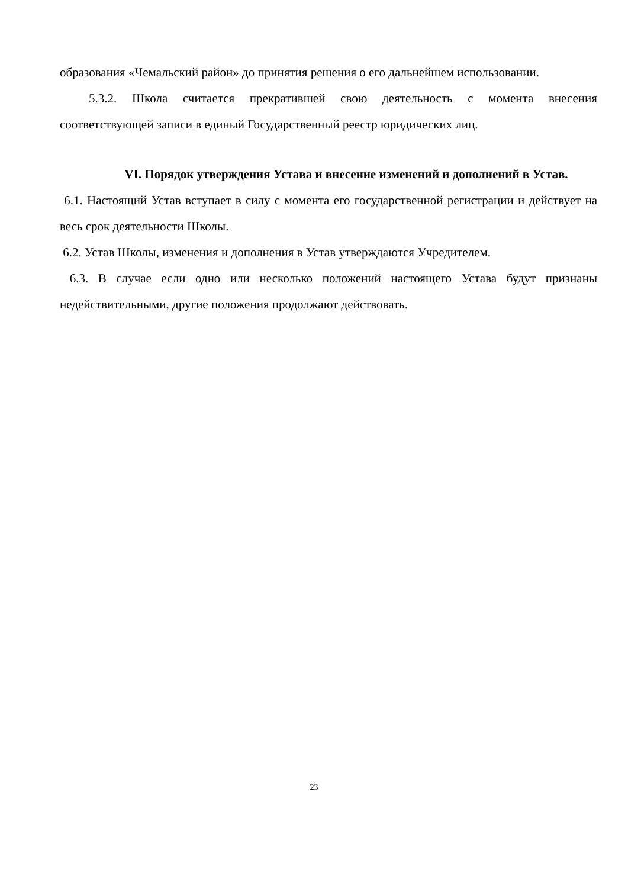образования «Чемальский район» до принятия решения о его дальнейшем использовании.
5.3.2. Школа считается прекратившей свою деятельность с момента внесения соответствующей записи в единый Государственный реестр юридических лиц.
VI. Порядок утверждения Устава и внесение изменений и дополнений в Устав.
6.1. Настоящий Устав вступает в силу с момента его государственной регистрации и действует на весь срок деятельности Школы.
6.2. Устав Школы, изменения и дополнения в Устав утверждаются Учредителем.
6.3. В случае если одно или несколько положений настоящего Устава будут признаны недействительными, другие положения продолжают действовать.
23